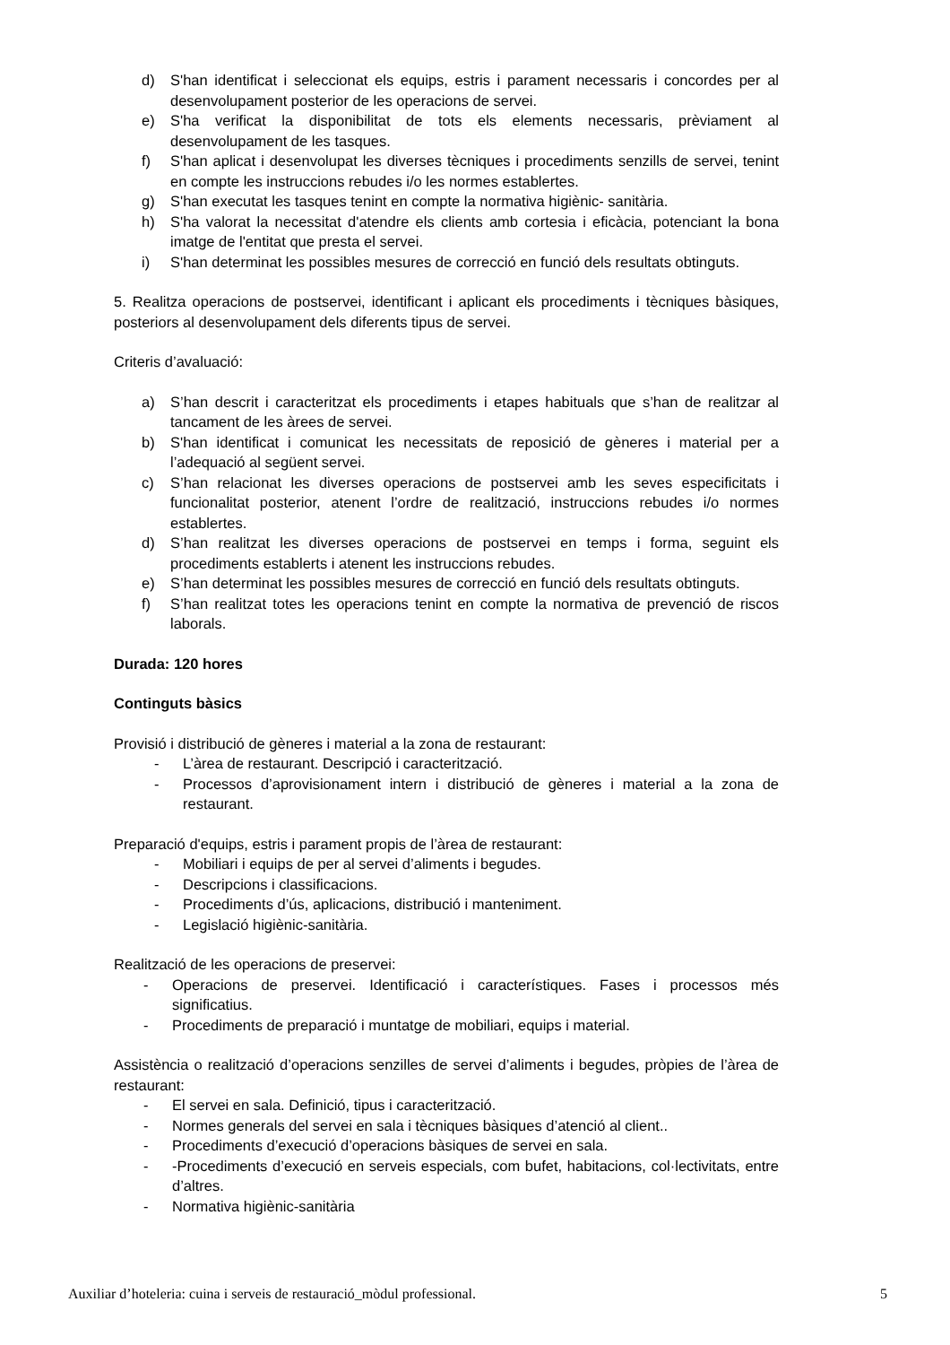d) S'han identificat i seleccionat els equips, estris i parament necessaris i concordes per al desenvolupament posterior de les operacions de servei.
e) S'ha verificat la disponibilitat de tots els elements necessaris, prèviament al desenvolupament de les tasques.
f) S'han aplicat i desenvolupat les diverses tècniques i procediments senzills de servei, tenint en compte les instruccions rebudes i/o les normes establertes.
g) S'han executat les tasques tenint en compte la normativa higiènic- sanitària.
h) S'ha valorat la necessitat d'atendre els clients amb cortesia i eficàcia, potenciant la bona imatge de l'entitat que presta el servei.
i) S'han determinat les possibles mesures de correcció en funció dels resultats obtinguts.
5. Realitza operacions de postservei, identificant i aplicant els procediments i tècniques bàsiques, posteriors al desenvolupament dels diferents tipus de servei.
Criteris d’avaluació:
a) S’han descrit i caracteritzat els procediments i etapes habituals que s’han de realitzar al tancament de les àrees de servei.
b) S'han identificat i comunicat les necessitats de reposició de gèneres i material per a l’adequació al següent servei.
c) S’han relacionat les diverses operacions de postservei amb les seves especificitats i funcionalitat posterior, atenent l’ordre de realització, instruccions rebudes i/o normes establertes.
d) S’han realitzat les diverses operacions de postservei en temps i forma, seguint els procediments establerts i atenent les instruccions rebudes.
e) S’han determinat les possibles mesures de correcció en funció dels resultats obtinguts.
f) S’han realitzat totes les operacions tenint en compte la normativa de prevenció de riscos laborals.
Durada: 120 hores
Continguts bàsics
Provisió i distribució de gèneres i material a la zona de restaurant:
- L’àrea de restaurant. Descripció i caracterització.
- Processos d’aprovisionament intern i distribució de gèneres i material a la zona de restaurant.
Preparació d'equips, estris i parament propis de l’àrea de restaurant:
- Mobiliari i equips de per al servei d’aliments i begudes.
- Descripcions i classificacions.
- Procediments d’ús, aplicacions, distribució i manteniment.
- Legislació higiènic-sanitària.
Realització de les operacions de preservei:
- Operacions de preservei. Identificació i característiques. Fases i processos més significatius.
- Procediments de preparació i muntatge de mobiliari, equips i material.
Assistència o realització d’operacions senzilles de servei d’aliments i begudes, pròpies de l’àrea de restaurant:
- El servei en sala. Definició, tipus i caracterització.
- Normes generals del servei en sala i tècniques bàsiques d’atenció al client..
- Procediments d’execució d’operacions bàsiques de servei en sala.
- -Procediments d’execució en serveis especials, com bufet, habitacions, col·lectivitats, entre d’altres.
- Normativa higiènic-sanitària
Auxiliar d’hoteleria: cuina i serveis de restauració_mòdul professional. 5